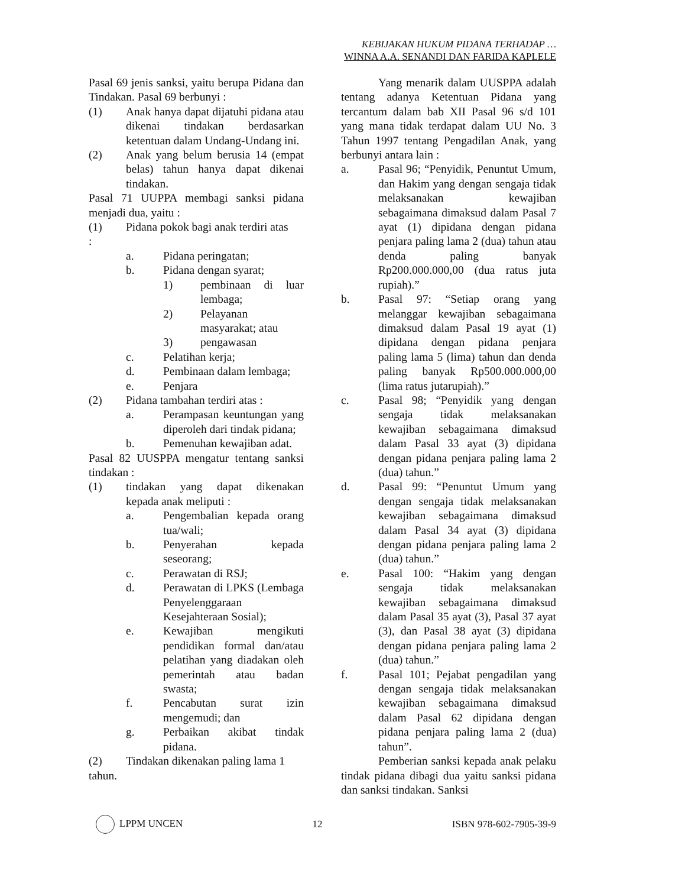KEBIJAKAN HUKUM PIDANA TERHADAP …
WINNA A.A. SENANDI DAN FARIDA KAPLELE
Pasal 69 jenis sanksi, yaitu berupa Pidana dan Tindakan. Pasal 69 berbunyi :
(1) Anak hanya dapat dijatuhi pidana atau dikenai tindakan berdasarkan ketentuan dalam Undang-Undang ini.
(2) Anak yang belum berusia 14 (empat belas) tahun hanya dapat dikenai tindakan.
Pasal 71 UUPPA membagi sanksi pidana menjadi dua, yaitu :
(1) Pidana pokok bagi anak terdiri atas
:
a. Pidana peringatan;
b. Pidana dengan syarat;
1) pembinaan di luar lembaga;
2) Pelayanan masyarakat; atau
3) pengawasan
c. Pelatihan kerja;
d. Pembinaan dalam lembaga;
e. Penjara
(2) Pidana tambahan terdiri atas :
a. Perampasan keuntungan yang diperoleh dari tindak pidana;
b. Pemenuhan kewajiban adat.
Pasal 82 UUSPPA mengatur tentang sanksi tindakan :
(1) tindakan yang dapat dikenakan kepada anak meliputi :
a. Pengembalian kepada orang tua/wali;
b. Penyerahan kepada seseorang;
c. Perawatan di RSJ;
d. Perawatan di LPKS (Lembaga Penyelenggaraan Kesejahteraan Sosial);
e. Kewajiban mengikuti pendidikan formal dan/atau pelatihan yang diadakan oleh pemerintah atau badan swasta;
f. Pencabutan surat izin mengemudi; dan
g. Perbaikan akibat tindak pidana.
(2) Tindakan dikenakan paling lama 1
tahun.
Yang menarik dalam UUSPPA adalah tentang adanya Ketentuan Pidana yang tercantum dalam bab XII Pasal 96 s/d 101 yang mana tidak terdapat dalam UU No. 3 Tahun 1997 tentang Pengadilan Anak, yang berbunyi antara lain :
a. Pasal 96; “Penyidik, Penuntut Umum, dan Hakim yang dengan sengaja tidak melaksanakan kewajiban sebagaimana dimaksud dalam Pasal 7 ayat (1) dipidana dengan pidana penjara paling lama 2 (dua) tahun atau denda paling banyak Rp200.000.000,00 (dua ratus juta rupiah).”
b. Pasal 97: “Setiap orang yang melanggar kewajiban sebagaimana dimaksud dalam Pasal 19 ayat (1) dipidana dengan pidana penjara paling lama 5 (lima) tahun dan denda paling banyak Rp500.000.000,00 (lima ratus jutarupiah).”
c. Pasal 98; “Penyidik yang dengan sengaja tidak melaksanakan kewajiban sebagaimana dimaksud dalam Pasal 33 ayat (3) dipidana dengan pidana penjara paling lama 2 (dua) tahun.”
d. Pasal 99: “Penuntut Umum yang dengan sengaja tidak melaksanakan kewajiban sebagaimana dimaksud dalam Pasal 34 ayat (3) dipidana dengan pidana penjara paling lama 2 (dua) tahun.”
e. Pasal 100: “Hakim yang dengan sengaja tidak melaksanakan kewajiban sebagaimana dimaksud dalam Pasal 35 ayat (3), Pasal 37 ayat (3), dan Pasal 38 ayat (3) dipidana dengan pidana penjara paling lama 2 (dua) tahun.”
f. Pasal 101; Pejabat pengadilan yang dengan sengaja tidak melaksanakan kewajiban sebagaimana dimaksud dalam Pasal 62 dipidana dengan pidana penjara paling lama 2 (dua) tahun”.
Pemberian sanksi kepada anak pelaku tindak pidana dibagi dua yaitu sanksi pidana dan sanksi tindakan. Sanksi
LPPM UNCEN 12 ISBN 978-602-7905-39-9